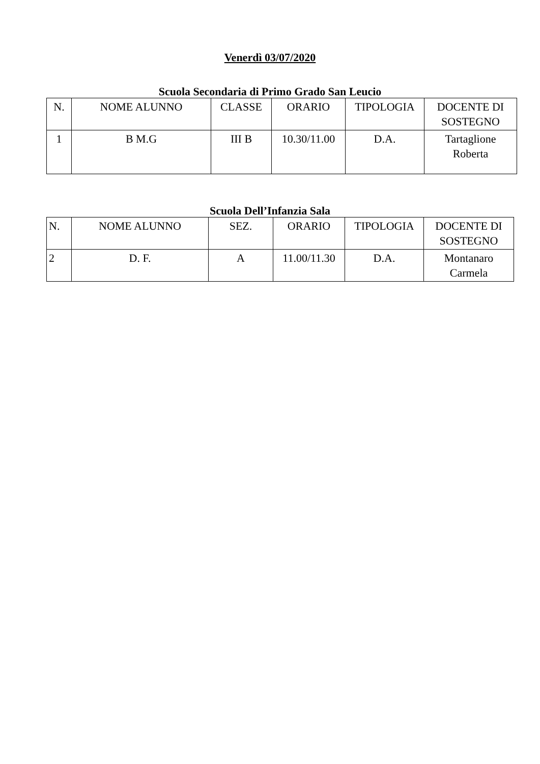Venerdì 03/07/2020
Scuola Secondaria di Primo Grado San Leucio
| N. | NOME ALUNNO | CLASSE | ORARIO | TIPOLOGIA | DOCENTE DI SOSTEGNO |
| --- | --- | --- | --- | --- | --- |
| 1 | B M.G | III B | 10.30/11.00 | D.A. | Tartaglione Roberta |
Scuola Dell’Infanzia Sala
| N. | NOME ALUNNO | SEZ. | ORARIO | TIPOLOGIA | DOCENTE DI SOSTEGNO |
| --- | --- | --- | --- | --- | --- |
| 2 | D. F. | A | 11.00/11.30 | D.A. | Montanaro Carmela |